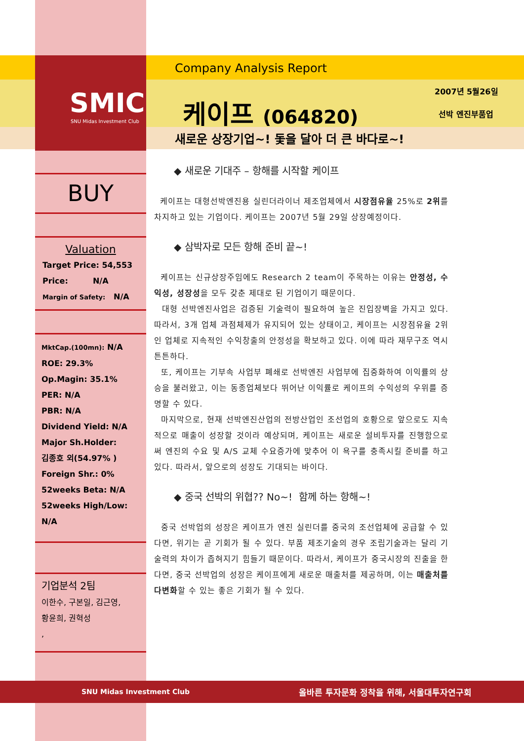SMIC
SNU Midas Investment Club
Company Analysis Report
케이프 (064820)
2007년 5월26일
선박 엔진부품업
새로운 상장기업~! 돛을 달아 더 큰 바다로~!
BUY
Valuation
Target Price: 54,553
Price: N/A
Margin of Safety: N/A
MktCap.(100mn): N/A
ROE: 29.3%
Op.Magin: 35.1%
PER: N/A
PBR: N/A
Dividend Yield: N/A
Major Sh.Holder:
김종호 외(54.97% )
Foreign Shr.: 0%
52weeks Beta: N/A
52weeks High/Low:
N/A
기업분석 2팀
이한수, 구본일, 김근영,
황윤희, 권혁성
,
◆ 새로운 기대주 – 항해를 시작할 케이프
케이프는 대형선박엔진용 실린더라이너 제조업체에서 시장점유율 25%로 2위를 차지하고 있는 기업이다. 케이프는 2007년 5월 29일 상장예정이다.
◆ 삼박자로 모든 항해 준비 끝~!
케이프는 신규상장주임에도 Research 2 team이 주목하는 이유는 안정성, 수익성, 성장성을 모두 갖춘 제대로 된 기업이기 때문이다.
대형 선박엔진사업은 검증된 기술력이 필요하여 높은 진입장벽을 가지고 있다. 따라서, 3개 업체 과점체제가 유지되어 있는 상태이고, 케이프는 시장점유율 2위인 업체로 지속적인 수익창출의 안정성을 확보하고 있다. 이에 따라 재무구조 역시 튼튼하다.
또, 케이프는 기부속 사업부 폐쇄로 선박엔진 사업부에 집중화하여 이익률의 상승을 불러왔고, 이는 동종업체보다 뛰어난 이익률로 케이프의 수익성의 우위를 증명할 수 있다.
마지막으로, 현재 선박엔진산업의 전방산업인 조선업의 호황으로 앞으로도 지속적으로 매출이 성장할 것이라 예상되며, 케이프는 새로운 설비투자를 진행함으로써 엔진의 수요 및 A/S 교체 수요증가에 맞추어 이 욕구를 충족시킬 준비를 하고 있다. 따라서, 앞으로의 성장도 기대되는 바이다.
◆ 중국 선박의 위협?? No~! 함께 하는 항해~!
중국 선박업의 성장은 케이프가 엔진 실린더를 중국의 조선업체에 공급할 수 있다면, 위기는 곧 기회가 될 수 있다. 부품 제조기술의 경우 조립기술과는 달리 기술력의 차이가 좁혀지기 힘들기 때문이다. 따라서, 케이프가 중국시장의 진출을 한다면, 중국 선박업의 성장은 케이프에게 새로운 매출처를 제공하며, 이는 매출처를 다변화할 수 있는 좋은 기회가 될 수 있다.
SNU Midas Investment Club 올바른 투자문화 정착을 위해, 서울대투자연구회